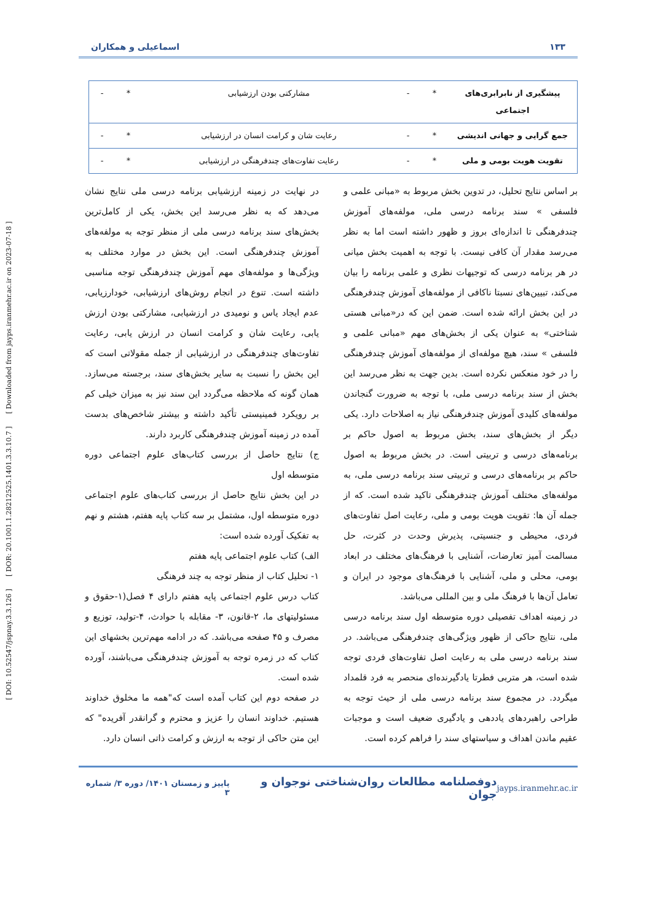[ DOI: 10.52547/jspnay.3.3.126 ] [ DOR: 20.1001.1.28212525.1401.3.3.10.7 ] [ Downloaded from jayps.iranmehr.ac.ir on 2023-07-18 ]
۱۳۳ اسماعیلی و همکاران
| پیشگیری از نابرابری‌های اجتماعی | * | - | مشارکتی بودن ارزشیابی | * | - |
| جمع گرایی و جهانی اندیشی | * | - | رعایت شان و کرامت انسان در ارزشیابی | * | - |
| تقویت هویت بومی و ملی | * | - | رعایت تفاوت‌های چندفرهنگی در ارزشیابی | * | - |
بر اساس نتایج تحلیل، در تدوین بخش مربوط به «مبانی علمی و فلسفی » سند برنامه درسی ملی، مولفه‌های آموزش چندفرهنگی تا اندازه‌ای بروز و ظهور داشته است اما به نظر می‌رسد مقدار آن کافی نیست. با توجه به اهمیت بخش میانی در هر برنامه درسی که توجیهات نظری و علمی برنامه را بیان می‌کند، تبیین‌های نسبتا ناکافی از مولفه‌های آموزش چندفرهنگی در این بخش ارائه شده است. ضمن این که در«مبانی هستی شناختی» به عنوان یکی از بخش‌های مهم «مبانی علمی و فلسفی » سند، هیچ مولفه‌ای از مولفه‌های آموزش چندفرهنگی را در خود منعکس نکرده است. بدین جهت به نظر می‌رسد این بخش از سند برنامه درسی ملی، با توجه به ضرورت گنجاندن مولفه‌های کلیدی آموزش چندفرهنگی نیاز به اصلاحات دارد. یکی دیگر از بخش‌های سند، بخش مربوط به اصول حاکم بر برنامه‌های درسی و تربیتی است. در بخش مربوط به اصول حاکم بر برنامه‌های درسی و تربیتی سند برنامه درسی ملی، به مولفه‌های مختلف آموزش چندفرهنگی تاکید شده است. که از جمله آن ها: تقویت هویت بومی و ملی، رعایت اصل تفاوت‌های فردی، محیطی و جنسیتی، پذیرش وحدت در کثرت، حل مسالمت آمیز تعارضات، آشنایی با فرهنگ‌های مختلف در ابعاد بومی، محلی و ملی، آشنایی با فرهنگ‌های موجود در ایران و تعامل آن‌ها با فرهنگ ملی و بین المللی می‌باشد.
در زمینه اهداف تفصیلی دوره متوسطه اول سند برنامه درسی ملی، نتایج حاکی از ظهور ویژگی‌های چندفرهنگی می‌باشد. در سند برنامه درسی ملی به رعایت اصل تفاوت‌های فردی توجه شده است، هر متربی فطرتا یادگیرنده‌ای منحصر به فرد قلمداد میگردد. در مجموع سند برنامه درسی ملی از حیث توجه به طراحی راهبردهای یاددهی و یادگیری ضعیف است و موجبات عقیم ماندن اهداف و سیاستهای سند را فراهم کرده است.
در نهایت در زمینه ارزشیابی برنامه درسی ملی نتایج نشان می‌دهد که به نظر می‌رسد این بخش، یکی از کامل‌ترین بخش‌های سند برنامه درسی ملی از منظر توجه به مولفه‌های آموزش چندفرهنگی است. این بخش در موارد مختلف به ویژگی‌ها و مولفه‌های مهم آموزش چندفرهنگی توجه مناسبی داشته است. تنوع در انجام روش‌های ارزشیابی، خودارزیابی، عدم ایجاد یاس و نومیدی در ارزشیابی، مشارکتی بودن ارزش یابی، رعایت شان و کرامت انسان در ارزش یابی، رعایت تفاوت‌های چندفرهنگی در ارزشیابی از جمله مقولاتی است که این بخش را نسبت به سایر بخش‌های سند، برجسته می‌سازد. همان گونه که ملاحظه می‌گردد این سند نیز به میزان خیلی کم بر رویکرد فمینیستی تأکید داشته و بیشتر شاخص‌های بدست آمده در زمینه آموزش چندفرهنگی کاربرد دارند.
ج) نتایج حاصل از بررسی کتاب‌های علوم اجتماعی دوره متوسطه اول
در این بخش نتایج حاصل از بررسی کتاب‌های علوم اجتماعی دوره متوسطه اول، مشتمل بر سه کتاب پایه هفتم، هشتم و نهم به تفکیک آورده شده است:
الف) کتاب علوم اجتماعی پایه هفتم
۱- تحلیل کتاب از منظر توجه به چند فرهنگی
کتاب درس علوم اجتماعی پایه هفتم دارای ۴ فصل(۱-حقوق و مسئولیتهای ما، ۲-قانون، ۳- مقابله با حوادث، ۴-تولید، توزیع و مصرف و ۴۵ صفحه می‌باشد. که در ادامه مهم‌ترین بخشهای این کتاب که در زمره توجه به آموزش چندفرهنگی می‌باشند، آورده شده است.
در صفحه دوم این کتاب آمده است که"همه ما مخلوق خداوند هستیم. خداوند انسان را عزیز و محترم و گرانقدر آفریده" که این متن حاکی از توجه به ارزش و کرامت ذاتی انسان دارد.
jayps.iranmehr.ac.ir دوفصلنامه مطالعات روان‌شناختی نوجوان و جوان پاییز و زمستان ۱۴۰۱/ دوره ۳/ شماره ۳